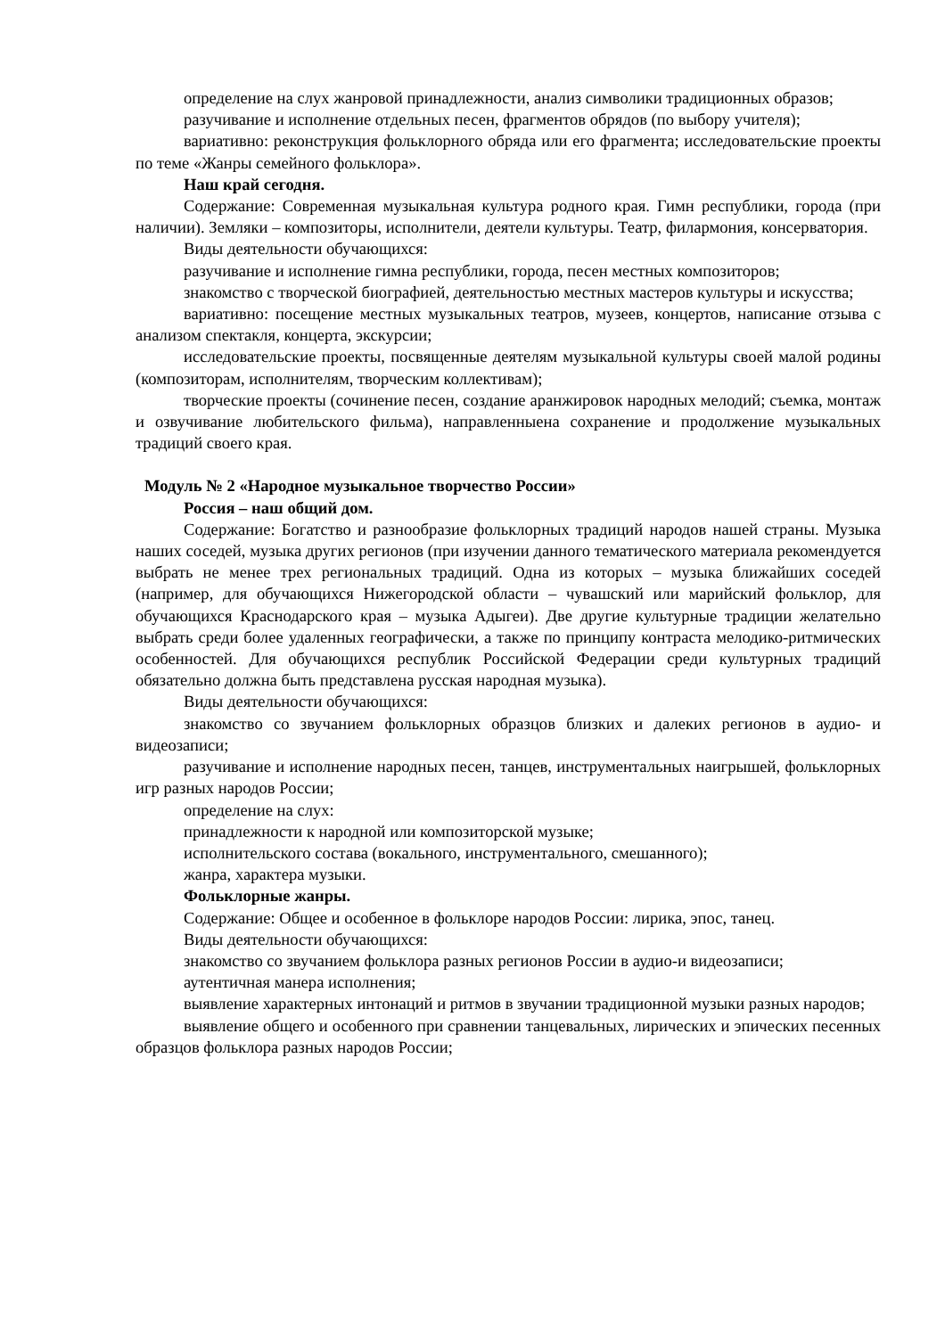определение на слух жанровой принадлежности, анализ символики традиционных образов;
разучивание и исполнение отдельных песен, фрагментов обрядов (по выбору учителя);
вариативно: реконструкция фольклорного обряда или его фрагмента; исследовательские проекты по теме «Жанры семейного фольклора».
Наш край сегодня.
Содержание: Современная музыкальная культура родного края. Гимн республики, города (при наличии). Земляки – композиторы, исполнители, деятели культуры. Театр, филармония, консерватория.
Виды деятельности обучающихся:
разучивание и исполнение гимна республики, города, песен местных композиторов;
знакомство с творческой биографией, деятельностью местных мастеров культуры и искусства;
вариативно: посещение местных музыкальных театров, музеев, концертов, написание отзыва с анализом спектакля, концерта, экскурсии;
исследовательские проекты, посвященные деятелям музыкальной культуры своей малой родины (композиторам, исполнителям, творческим коллективам);
творческие проекты (сочинение песен, создание аранжировок народных мелодий; съемка, монтаж и озвучивание любительского фильма), направленныена сохранение и продолжение музыкальных традиций своего края.
Модуль № 2 «Народное музыкальное творчество России»
Россия – наш общий дом.
Содержание: Богатство и разнообразие фольклорных традиций народов нашей страны. Музыка наших соседей, музыка других регионов (при изучении данного тематического материала рекомендуется выбрать не менее трех региональных традиций. Одна из которых – музыка ближайших соседей (например, для обучающихся Нижегородской области – чувашский или марийский фольклор, для обучающихся Краснодарского края – музыка Адыгеи). Две другие культурные традиции желательно выбрать среди более удаленных географически, а также по принципу контраста мелодико-ритмических особенностей. Для обучающихся республик Российской Федерации среди культурных традиций обязательно должна быть представлена русская народная музыка).
Виды деятельности обучающихся:
знакомство со звучанием фольклорных образцов близких и далеких регионов в аудио- и видеозаписи;
разучивание и исполнение народных песен, танцев, инструментальных наигрышей, фольклорных игр разных народов России;
определение на слух:
принадлежности к народной или композиторской музыке;
исполнительского состава (вокального, инструментального, смешанного);
жанра, характера музыки.
Фольклорные жанры.
Содержание: Общее и особенное в фольклоре народов России: лирика, эпос, танец.
Виды деятельности обучающихся:
знакомство со звучанием фольклора разных регионов России в аудио-и видеозаписи;
аутентичная манера исполнения;
выявление характерных интонаций и ритмов в звучании традиционной музыки разных народов;
выявление общего и особенного при сравнении танцевальных, лирических и эпических песенных образцов фольклора разных народов России;